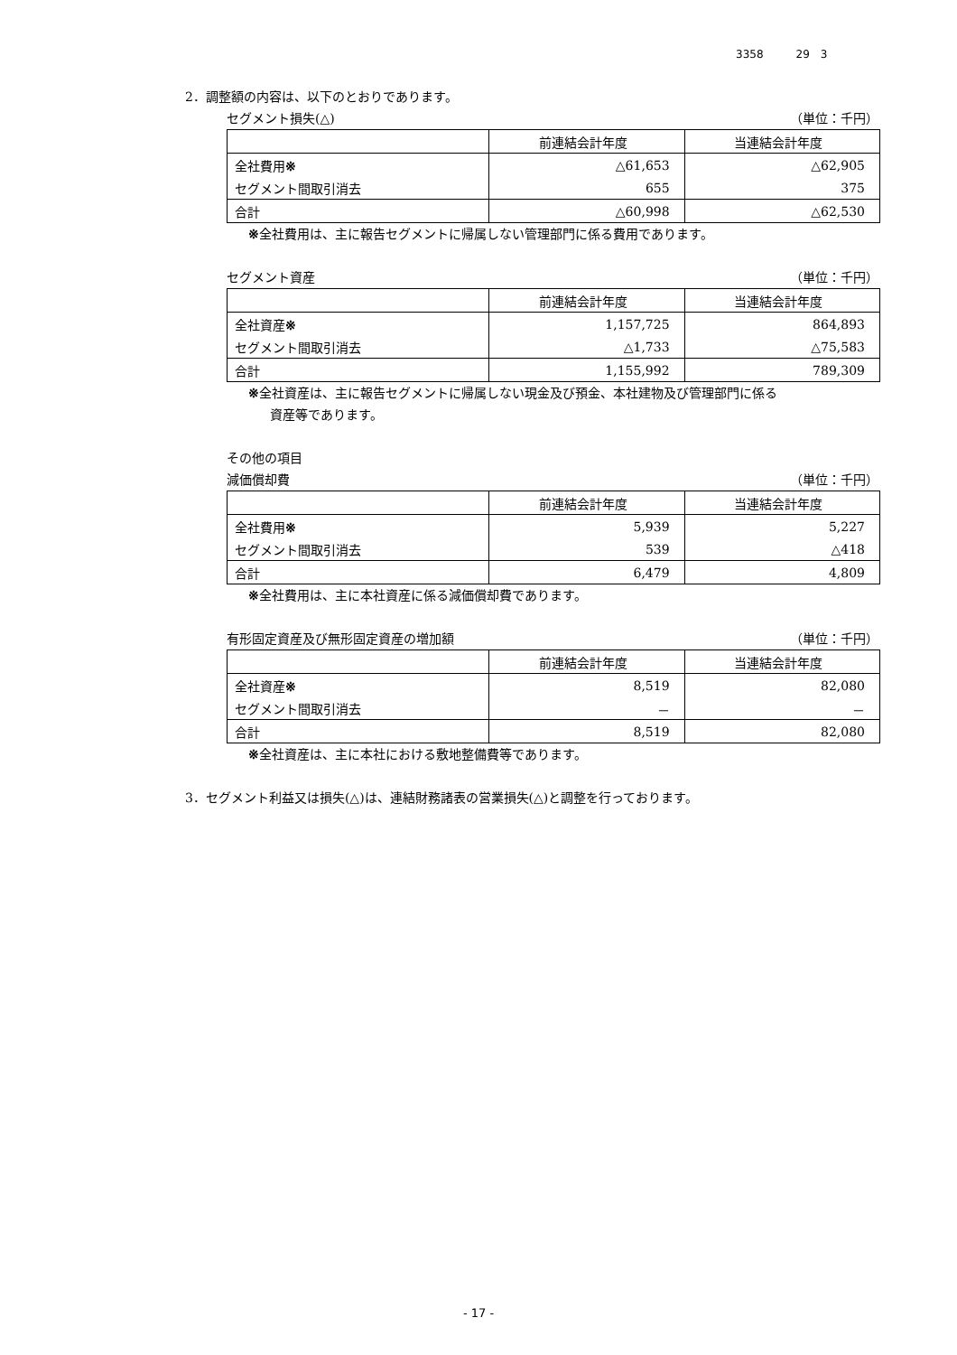3358　　　29　3
2．調整額の内容は、以下のとおりであります。
セグメント損失(△) （単位：千円）
| | 前連結会計年度 | 当連結会計年度 |
| --- | --- | --- |
| 全社費用 ※ | △61,653 | △62,905 |
| セグメント間取引消去 | 655 | 375 |
| 合計 | △60,998 | △62,530 |
※全社費用は、主に報告セグメントに帰属しない管理部門に係る費用であります。
セグメント資産 （単位：千円）
| | 前連結会計年度 | 当連結会計年度 |
| --- | --- | --- |
| 全社資産 ※ | 1,157,725 | 864,893 |
| セグメント間取引消去 | △1,733 | △75,583 |
| 合計 | 1,155,992 | 789,309 |
※全社資産は、主に報告セグメントに帰属しない現金及び預金、本社建物及び管理部門に係る
資産等であります。
その他の項目
減価償却費 （単位：千円）
| | 前連結会計年度 | 当連結会計年度 |
| --- | --- | --- |
| 全社費用 ※ | 5,939 | 5,227 |
| セグメント間取引消去 | 539 | △418 |
| 合計 | 6,479 | 4,809 |
※全社費用は、主に本社資産に係る減価償却費であります。
有形固定資産及び無形固定資産の増加額 （単位：千円）
| | 前連結会計年度 | 当連結会計年度 |
| --- | --- | --- |
| 全社資産 ※ | 8,519 | 82,080 |
| セグメント間取引消去 | － | － |
| 合計 | 8,519 | 82,080 |
※全社資産は、主に本社における敷地整備費等であります。
3．セグメント利益又は損失(△)は、連結財務諸表の営業損失(△)と調整を行っております。
- 17 -